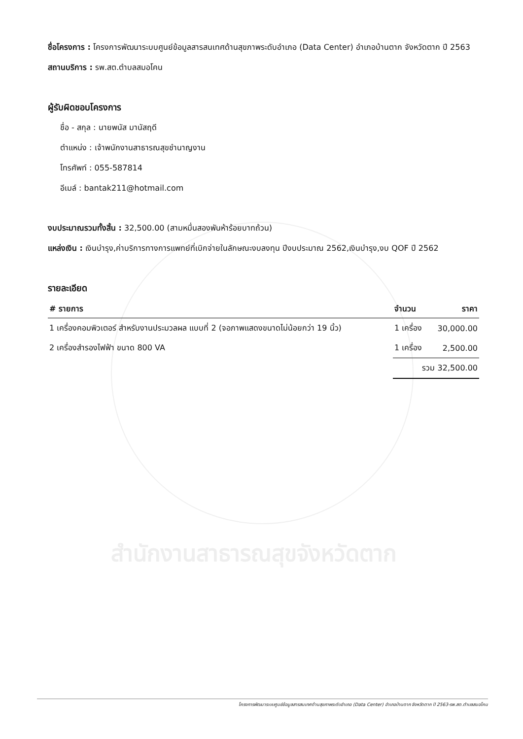สำนักงานสาธารณสุขจังหวัดตาก
ชื่อโครงการ : โครงการพัฒนาระบบศูนย์ข้อมูลสารสนเทศด้านสุขภาพระดับอำเภอ (Data Center) อำเภอบ้านตาก จังหวัดตาก ปี 2563
สถานบริการ : รพ.สต.ตำบลสมอโคน
ผู้รับผิดชอบโครงการ
ชื่อ - สกุล : นายพนัส มานัสฤดี
ตำแหน่ง : เจ้าพนักงานสาธารณสุขชำนาญงาน
โทรศัพท์ : 055-587814
อีเมล์ : bantak211@hotmail.com
งบประมาณรวมทั้งสิ้น : 32,500.00 (สามหมื่นสองพันห้าร้อยบาทถ้วน)
แหล่งเงิน : เงินบำรุง,ค่าบริการทางการแพทย์ที่เบิกจ่ายในลักษณะงบลงทุน ปีงบประมาณ 2562,เงินบำรุง,งบ QOF ปี 2562
รายละเอียด
| # รายการ | จำนวน | ราคา |
| --- | --- | --- |
| 1 เครื่องคอมพิวเตอร์ สำหรับงานประมวลผล แบบที่ 2 (จอภาพแสดงขนาดไม่น้อยกว่า 19 นิ้ว) | 1 เครื่อง | 30,000.00 |
| 2 เครื่องสำรองไฟฟ้า ขนาด 800 VA | 1 เครื่อง | 2,500.00 |
| | รวม 32,500.00 | |
โครงการพัฒนาระบบศูนย์ข้อมูลสารสนเทศด้านสุขภาพระดับอำเภอ (Data Center) อำเภอบ้านตาก จังหวัดตาก ปี 2563-รพ.สต.ตำบลสมอโคน